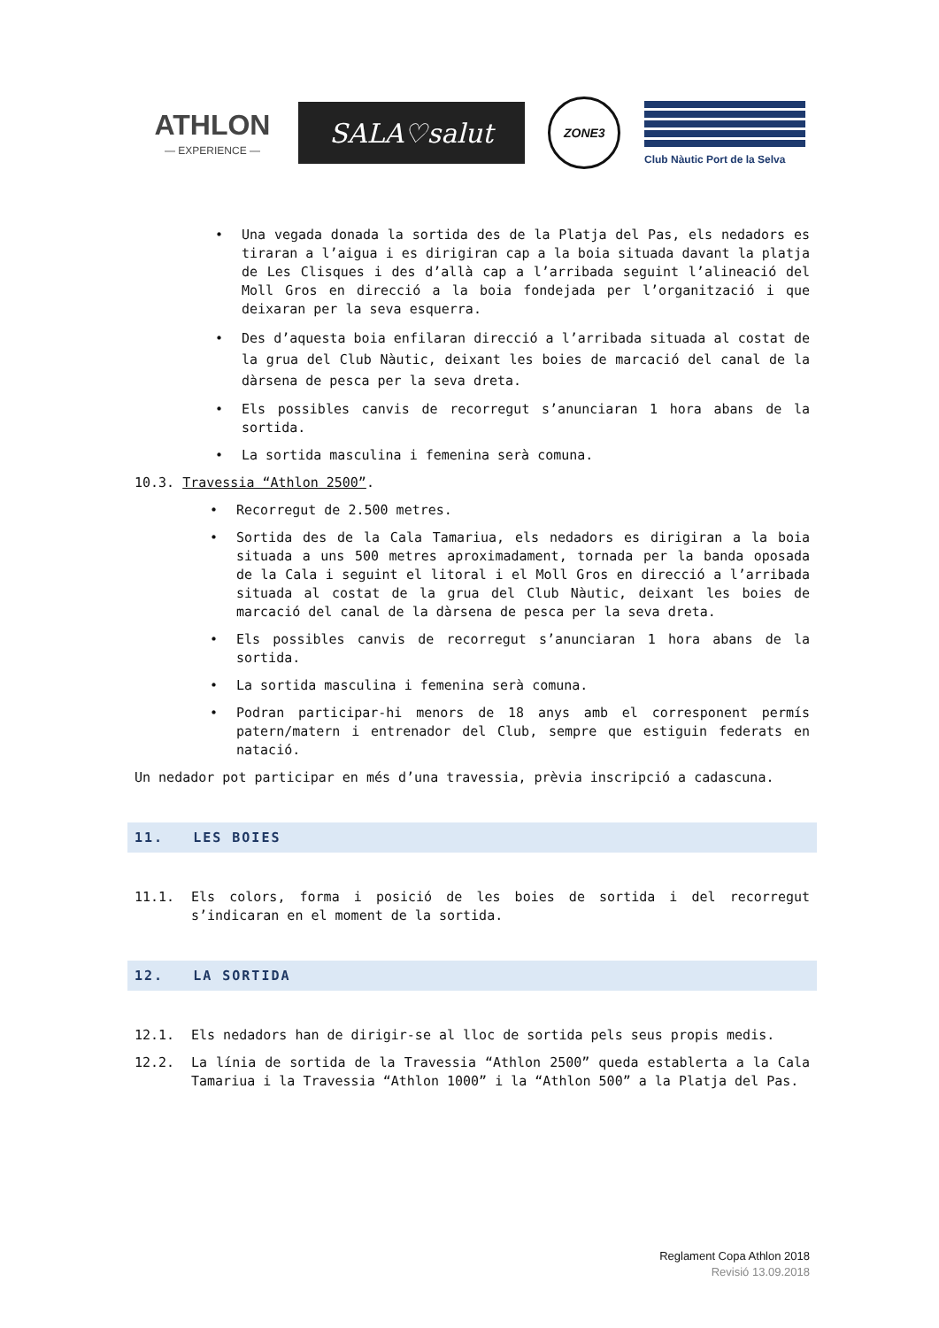ATHLON
— EXPERIENCE —
SALA♡salut
ZONE3
Club Nàutic Port de la Selva
• Una vegada donada la sortida des de la Platja del Pas, els nedadors es tiraran a l’aigua i es dirigiran cap a la boia situada davant la platja de Les Clisques i des d’allà cap a l’arribada seguint l’alineació del Moll Gros en direcció a la boia fondejada per l’organització i que deixaran per la seva esquerra.
• Des d’aquesta boia enfilaran direcció a l’arribada situada al costat de la grua del Club Nàutic, deixant les boies de marcació del canal de la dàrsena de pesca per la seva dreta.
• Els possibles canvis de recorregut s’anunciaran 1 hora abans de la sortida.
• La sortida masculina i femenina serà comuna.
10.3. Travessia “Athlon 2500”.
• Recorregut de 2.500 metres.
• Sortida des de la Cala Tamariua, els nedadors es dirigiran a la boia situada a uns 500 metres aproximadament, tornada per la banda oposada de la Cala i seguint el litoral i el Moll Gros en direcció a l’arribada situada al costat de la grua del Club Nàutic, deixant les boies de marcació del canal de la dàrsena de pesca per la seva dreta.
• Els possibles canvis de recorregut s’anunciaran 1 hora abans de la sortida.
• La sortida masculina i femenina serà comuna.
• Podran participar-hi menors de 18 anys amb el corresponent permís patern/matern i entrenador del Club, sempre que estiguin federats en natació.
Un nedador pot participar en més d’una travessia, prèvia inscripció a cadascuna.
11. LES BOIES
11.1. Els colors, forma i posició de les boies de sortida i del recorregut s’indicaran en el moment de la sortida.
12. LA SORTIDA
12.1. Els nedadors han de dirigir-se al lloc de sortida pels seus propis medis.
12.2. La línia de sortida de la Travessia “Athlon 2500” queda establerta a la Cala Tamariua i la Travessia “Athlon 1000” i la “Athlon 500” a la Platja del Pas.
Reglament Copa Athlon 2018
Revisió 13.09.2018